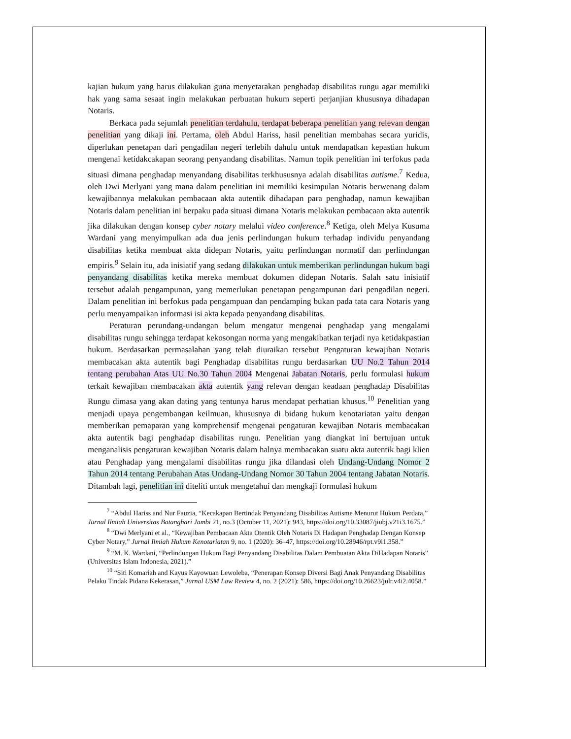kajian hukum yang harus dilakukan guna menyetarakan penghadap disabilitas rungu agar memiliki hak yang sama sesaat ingin melakukan perbuatan hukum seperti perjanjian khususnya dihadapan Notaris.
Berkaca pada sejumlah penelitian terdahulu, terdapat beberapa penelitian yang relevan dengan penelitian yang dikaji ini. Pertama, oleh Abdul Hariss, hasil penelitian membahas secara yuridis, diperlukan penetapan dari pengadilan negeri terlebih dahulu untuk mendapatkan kepastian hukum mengenai ketidakcakapan seorang penyandang disabilitas. Namun topik penelitian ini terfokus pada situasi dimana penghadap menyandang disabilitas terkhususnya adalah disabilitas autisme.<sup>7</sup> Kedua, oleh Dwi Merlyani yang mana dalam penelitian ini memiliki kesimpulan Notaris berwenang dalam kewajibannya melakukan pembacaan akta autentik dihadapan para penghadap, namun kewajiban Notaris dalam penelitian ini berpaku pada situasi dimana Notaris melakukan pembacaan akta autentik jika dilakukan dengan konsep cyber notary melalui video conference.<sup>8</sup> Ketiga, oleh Melya Kusuma Wardani yang menyimpulkan ada dua jenis perlindungan hukum terhadap individu penyandang disabilitas ketika membuat akta didepan Notaris, yaitu perlindungan normatif dan perlindungan empiris.<sup>9</sup> Selain itu, ada inisiatif yang sedang dilakukan untuk memberikan perlindungan hukum bagi penyandang disabilitas ketika mereka membuat dokumen didepan Notaris. Salah satu inisiatif tersebut adalah pengampunan, yang memerlukan penetapan pengampunan dari pengadilan negeri. Dalam penelitian ini berfokus pada pengampuan dan pendamping bukan pada tata cara Notaris yang perlu menyampaikan informasi isi akta kepada penyandang disabilitas.
Peraturan perundang-undangan belum mengatur mengenai penghadap yang mengalami disabilitas rungu sehingga terdapat kekosongan norma yang mengakibatkan terjadi nya ketidakpastian hukum. Berdasarkan permasalahan yang telah diuraikan tersebut Pengaturan kewajiban Notaris membacakan akta autentik bagi Penghadap disabilitas rungu berdasarkan UU No.2 Tahun 2014 tentang perubahan Atas UU No.30 Tahun 2004 Mengenai Jabatan Notaris, perlu formulasi hukum terkait kewajiban membacakan akta autentik yang relevan dengan keadaan penghadap Disabilitas Rungu dimasa yang akan dating yang tentunya harus mendapat perhatian khusus.<sup>10</sup> Penelitian yang menjadi upaya pengembangan keilmuan, khususnya di bidang hukum kenotariatan yaitu dengan memberikan pemaparan yang komprehensif mengenai pengaturan kewajiban Notaris membacakan akta autentik bagi penghadap disabilitas rungu. Penelitian yang diangkat ini bertujuan untuk menganalisis pengaturan kewajiban Notaris dalam halnya membacakan suatu akta autentik bagi klien atau Penghadap yang mengalami disabilitas rungu jika dilandasi oleh Undang-Undang Nomor 2 Tahun 2014 tentang Perubahan Atas Undang-Undang Nomor 30 Tahun 2004 tentang Jabatan Notaris. Ditambah lagi, penelitian ini diteliti untuk mengetahui dan mengkaji formulasi hukum
<sup>7</sup> “Abdul Hariss and Nur Fauzia, “Kecakapan Bertindak Penyandang Disabilitas Autisme Menurut Hukum Perdata,” Jurnal Ilmiah Universitas Batanghari Jambi 21, no.3 (October 11, 2021): 943, https://doi.org/10.33087/jiubj.v21i3.1675.”
<sup>8</sup> “Dwi Merlyani et al., “Kewajiban Pembacaan Akta Otentik Oleh Notaris Di Hadapan Penghadap Dengan Konsep Cyber Notary,” Jurnal Ilmiah Hukum Kenotariatan 9, no. 1 (2020): 36–47, https://doi.org/10.28946/rpt.v9i1.358.”
<sup>9</sup> “M. K. Wardani, “Perlindungan Hukum Bagi Penyandang Disabilitas Dalam Pembuatan Akta DiHadapan Notaris” (Universitas Islam Indonesia, 2021).”
<sup>10</sup> “Siti Komariah and Kayus Kayowuan Lewoleba, “Penerapan Konsep Diversi Bagi Anak Penyandang Disabilitas Pelaku Tindak Pidana Kekerasan,” Jurnal USM Law Review 4, no. 2 (2021): 586, https://doi.org/10.26623/julr.v4i2.4058.”